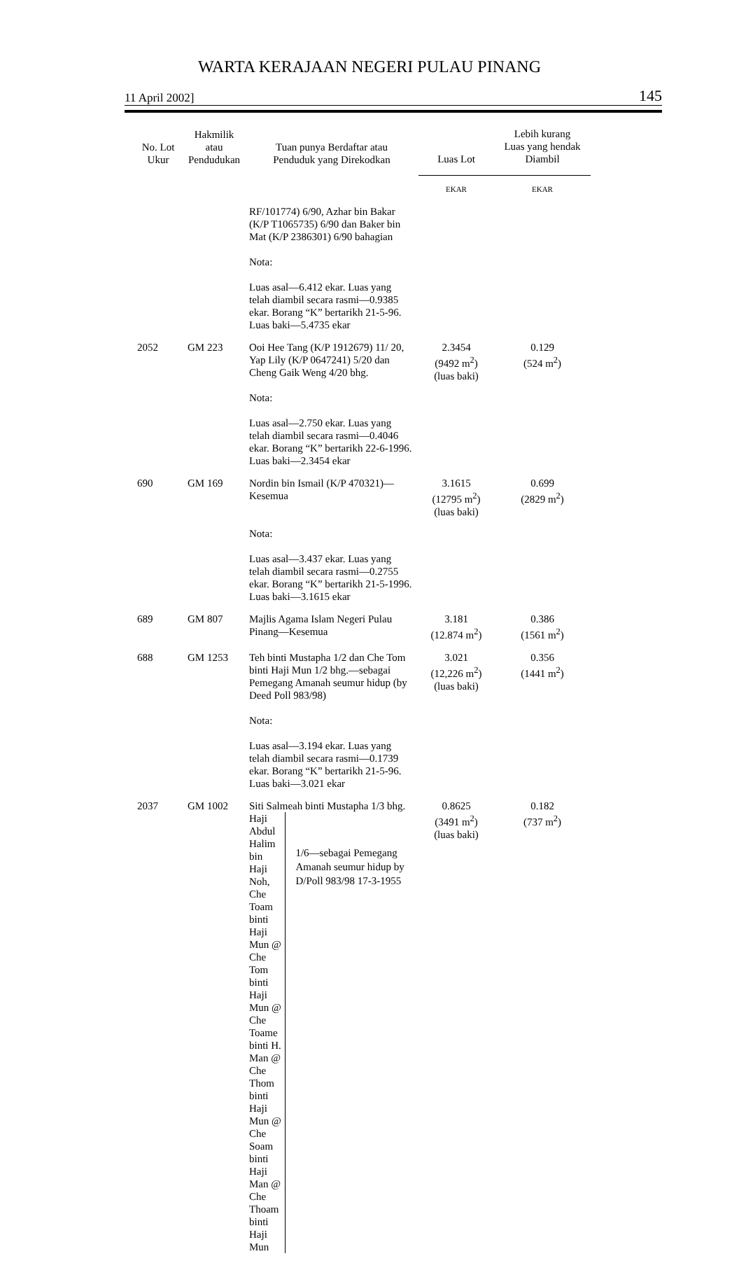WARTA KERAJAAN NEGERI PULAU PINANG
11 April 2002] 145
| No. Lot Ukur | Hakmilik atau Pendudukan | Tuan punya Berdaftar atau Penduduk yang Direkodkan | Luas Lot | Lebih kurang Luas yang hendak Diambil |
| --- | --- | --- | --- | --- |
| | | | EKAR | EKAR |
| | | RF/101774) 6/90, Azhar bin Bakar (K/P T1065735) 6/90 dan Baker bin Mat (K/P 2386301) 6/90 bahagian Nota: Luas asal—6.412 ekar. Luas yang telah diambil secara rasmi—0.9385 ekar. Borang “K” bertarikh 21-5-96. Luas baki—5.4735 ekar | | |
| 2052 | GM 223 | Ooi Hee Tang (K/P 1912679) 11/ 20, Yap Lily (K/P 0647241) 5/20 dan Cheng Gaik Weng 4/20 bhg. Nota: Luas asal—2.750 ekar. Luas yang telah diambil secara rasmi—0.4046 ekar. Borang “K” bertarikh 22-6-1996. Luas baki—2.3454 ekar | 2.3454 (9492 m<sup>2</sup>) (luas baki) | 0.129 (524 m<sup>2</sup>) |
| 690 | GM 169 | Nordin bin Ismail (K/P 470321)—Kesemua Nota: Luas asal—3.437 ekar. Luas yang telah diambil secara rasmi—0.2755 ekar. Borang “K” bertarikh 21-5-1996. Luas baki—3.1615 ekar | 3.1615 (12795 m<sup>2</sup>) (luas baki) | 0.699 (2829 m<sup>2</sup>) |
| 689 | GM 807 | Majlis Agama Islam Negeri Pulau Pinang—Kesemua | 3.181 (12.874 m<sup>2</sup>) | 0.386 (1561 m<sup>2</sup>) |
| 688 | GM 1253 | Teh binti Mustapha 1/2 dan Che Tom binti Haji Mun 1/2 bhg.—sebagai Pemegang Amanah seumur hidup (by Deed Poll 983/98) Nota: Luas asal—3.194 ekar. Luas yang telah diambil secara rasmi—0.1739 ekar. Borang “K” bertarikh 21-5-96. Luas baki—3.021 ekar | 3.021 (12,226 m<sup>2</sup>) (luas baki) | 0.356 (1441 m<sup>2</sup>) |
| 2037 | GM 1002 | Siti Salmeah binti Mustapha 1/3 bhg. Haji Abdul Halim bin Haji Noh, Che Toam binti Haji Mun @ Che Tom binti Haji Mun @ Che Toame binti H. Man @ Che Thom binti Haji Mun @ Che Soam binti Haji Man @ Che Thoam binti Haji Mun 1/6—sebagai Pemegang Amanah seumur hidup by D/Poll 983/98 17-3-1955 | 0.8625 (3491 m<sup>2</sup>) (luas baki) | 0.182 (737 m<sup>2</sup>) |